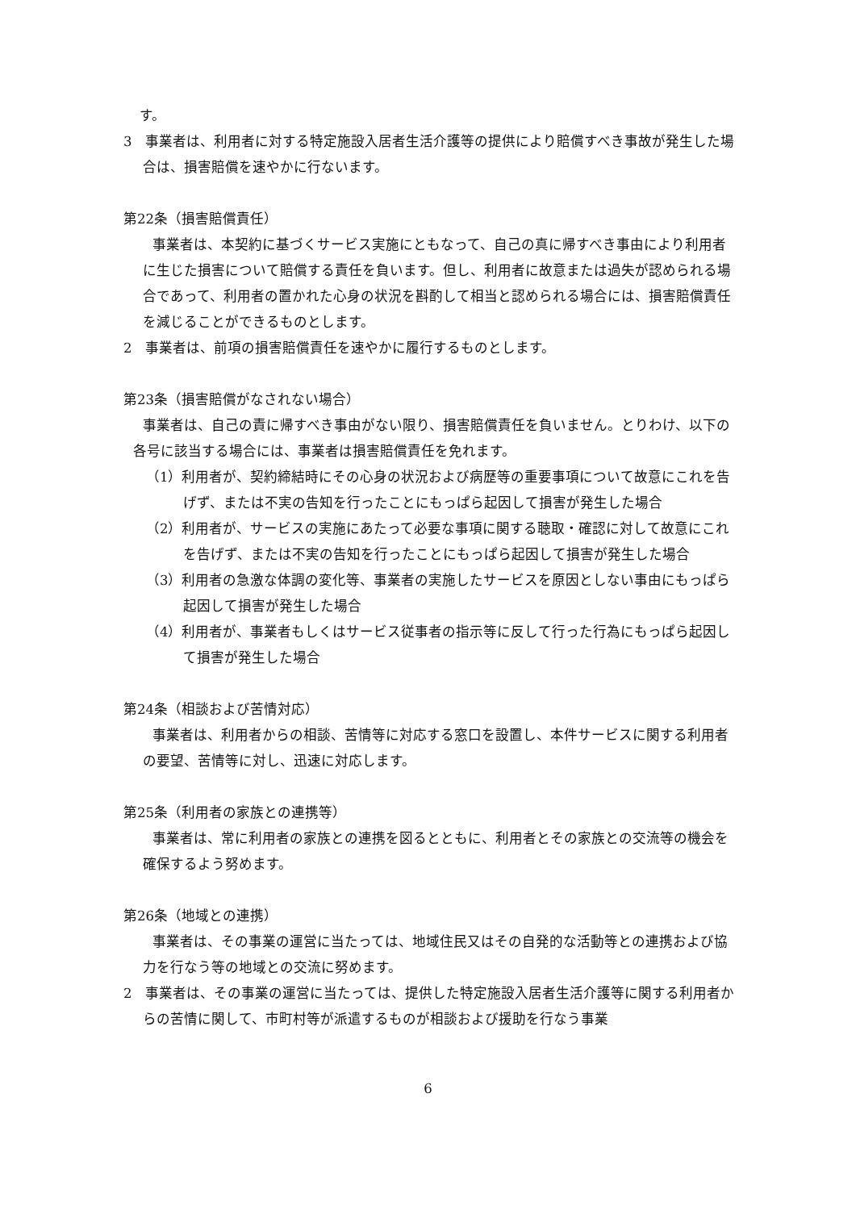す。
3　事業者は、利用者に対する特定施設入居者生活介護等の提供により賠償すべき事故が発生した場合は、損害賠償を速やかに行ないます。
第22条（損害賠償責任）
事業者は、本契約に基づくサービス実施にともなって、自己の真に帰すべき事由により利用者に生じた損害について賠償する責任を負います。但し、利用者に故意または過失が認められる場合であって、利用者の置かれた心身の状況を斟酌して相当と認められる場合には、損害賠償責任を減じることができるものとします。
2　事業者は、前項の損害賠償責任を速やかに履行するものとします。
第23条（損害賠償がなされない場合）
事業者は、自己の責に帰すべき事由がない限り、損害賠償責任を負いません。とりわけ、以下の各号に該当する場合には、事業者は損害賠償責任を免れます。
（1）利用者が、契約締結時にその心身の状況および病歴等の重要事項について故意にこれを告げず、または不実の告知を行ったことにもっぱら起因して損害が発生した場合
（2）利用者が、サービスの実施にあたって必要な事項に関する聴取・確認に対して故意にこれを告げず、または不実の告知を行ったことにもっぱら起因して損害が発生した場合
（3）利用者の急激な体調の変化等、事業者の実施したサービスを原因としない事由にもっぱら起因して損害が発生した場合
（4）利用者が、事業者もしくはサービス従事者の指示等に反して行った行為にもっぱら起因して損害が発生した場合
第24条（相談および苦情対応）
事業者は、利用者からの相談、苦情等に対応する窓口を設置し、本件サービスに関する利用者の要望、苦情等に対し、迅速に対応します。
第25条（利用者の家族との連携等）
事業者は、常に利用者の家族との連携を図るとともに、利用者とその家族との交流等の機会を確保するよう努めます。
第26条（地域との連携）
事業者は、その事業の運営に当たっては、地域住民又はその自発的な活動等との連携および協力を行なう等の地域との交流に努めます。
2　事業者は、その事業の運営に当たっては、提供した特定施設入居者生活介護等に関する利用者からの苦情に関して、市町村等が派遣するものが相談および援助を行なう事業
6